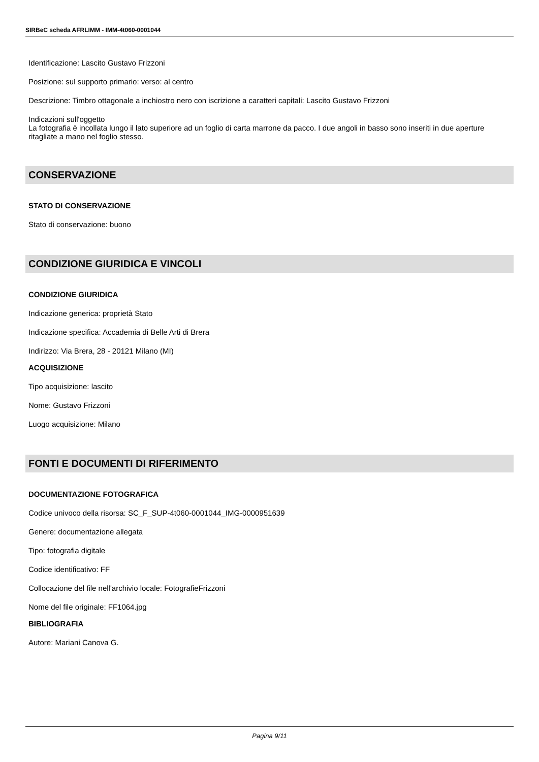SIRBeC scheda AFRLIMM - IMM-4t060-0001044
Identificazione: Lascito Gustavo Frizzoni
Posizione: sul supporto primario: verso: al centro
Descrizione: Timbro ottagonale a inchiostro nero con iscrizione a caratteri capitali: Lascito Gustavo Frizzoni
Indicazioni sull'oggetto
La fotografia è incollata lungo il lato superiore ad un foglio di carta marrone da pacco. I due angoli in basso sono inseriti in due aperture ritagliate a mano nel foglio stesso.
CONSERVAZIONE
STATO DI CONSERVAZIONE
Stato di conservazione: buono
CONDIZIONE GIURIDICA E VINCOLI
CONDIZIONE GIURIDICA
Indicazione generica: proprietà Stato
Indicazione specifica: Accademia di Belle Arti di Brera
Indirizzo: Via Brera, 28 - 20121 Milano (MI)
ACQUISIZIONE
Tipo acquisizione: lascito
Nome: Gustavo Frizzoni
Luogo acquisizione: Milano
FONTI E DOCUMENTI DI RIFERIMENTO
DOCUMENTAZIONE FOTOGRAFICA
Codice univoco della risorsa: SC_F_SUP-4t060-0001044_IMG-0000951639
Genere: documentazione allegata
Tipo: fotografia digitale
Codice identificativo: FF
Collocazione del file nell'archivio locale: FotografieFrizzoni
Nome del file originale: FF1064.jpg
BIBLIOGRAFIA
Autore: Mariani Canova G.
Pagina 9/11